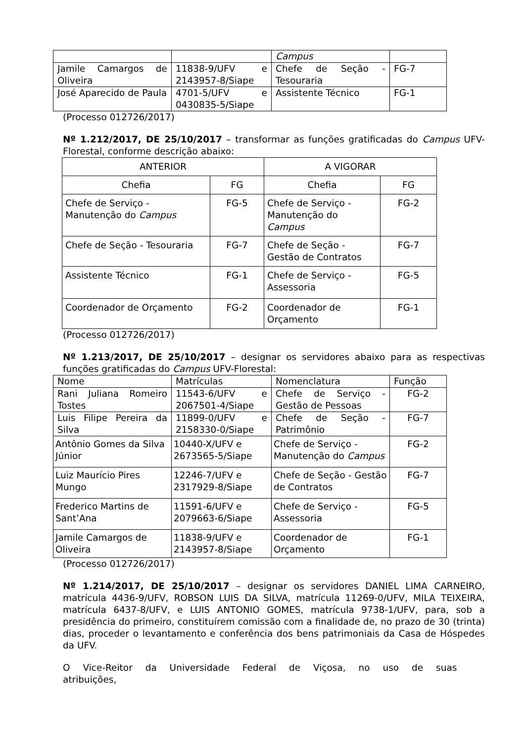| | | Campus | |
| Jamile Camargos de Oliveira | 11838-9/UFV e 2143957-8/Siape | Chefe de Seção - Tesouraria | FG-7 |
| José Aparecido de Paula | 4701-5/UFV e 0430835-5/Siape | Assistente Técnico | FG-1 |
(Processo 012726/2017)
Nº 1.212/2017, DE 25/10/2017 – transformar as funções gratificadas do Campus UFV-Florestal, conforme descrição abaixo:
| ANTERIOR | | A VIGORAR | |
| Chefia | FG | Chefia | FG |
| Chefe de Serviço - Manutenção do Campus | FG-5 | Chefe de Serviço - Manutenção do Campus | FG-2 |
| Chefe de Seção - Tesouraria | FG-7 | Chefe de Seção - Gestão de Contratos | FG-7 |
| Assistente Técnico | FG-1 | Chefe de Serviço - Assessoria | FG-5 |
| Coordenador de Orçamento | FG-2 | Coordenador de Orçamento | FG-1 |
(Processo 012726/2017)
Nº 1.213/2017, DE 25/10/2017 – designar os servidores abaixo para as respectivas funções gratificadas do Campus UFV-Florestal:
| Nome | Matrículas | Nomenclatura | Função |
| Rani Juliana Romeiro Tostes | 11543-6/UFV e 2067501-4/Siape | Chefe de Serviço - Gestão de Pessoas | FG-2 |
| Luis Filipe Pereira da Silva | 11899-0/UFV e 2158330-0/Siape | Chefe de Seção - Patrimônio | FG-7 |
| Antônio Gomes da Silva Júnior | 10440-X/UFV e 2673565-5/Siape | Chefe de Serviço - Manutenção do Campus | FG-2 |
| Luiz Maurício Pires Mungo | 12246-7/UFV e 2317929-8/Siape | Chefe de Seção - Gestão de Contratos | FG-7 |
| Frederico Martins de Sant’Ana | 11591-6/UFV e 2079663-6/Siape | Chefe de Serviço - Assessoria | FG-5 |
| Jamile Camargos de Oliveira | 11838-9/UFV e 2143957-8/Siape | Coordenador de Orçamento | FG-1 |
(Processo 012726/2017)
Nº 1.214/2017, DE 25/10/2017 – designar os servidores DANIEL LIMA CARNEIRO, matrícula 4436-9/UFV, ROBSON LUIS DA SILVA, matrícula 11269-0/UFV, MILA TEIXEIRA, matrícula 6437-8/UFV, e LUIS ANTONIO GOMES, matrícula 9738-1/UFV, para, sob a presidência do primeiro, constituírem comissão com a finalidade de, no prazo de 30 (trinta) dias, proceder o levantamento e conferência dos bens patrimoniais da Casa de Hóspedes da UFV.
O Vice-Reitor da Universidade Federal de Viçosa, no uso de suas atribuições,